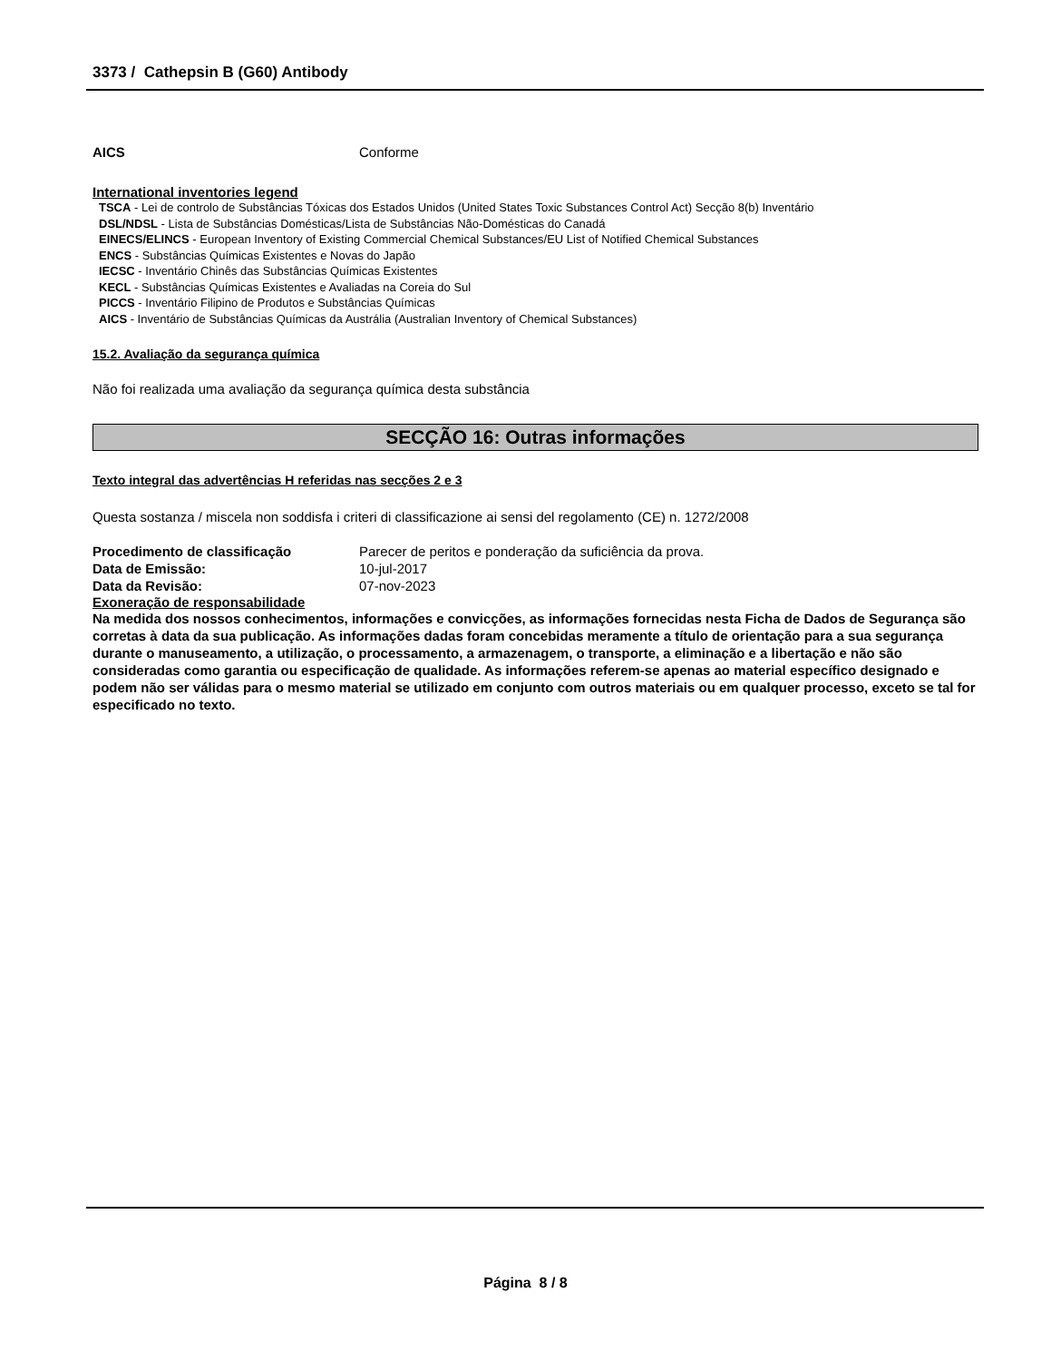3373 / Cathepsin B (G60) Antibody
AICS Conforme
International inventories legend
TSCA - Lei de controlo de Substâncias Tóxicas dos Estados Unidos (United States Toxic Substances Control Act) Secção 8(b) Inventário
DSL/NDSL - Lista de Substâncias Domésticas/Lista de Substâncias Não-Domésticas do Canadá
EINECS/ELINCS - European Inventory of Existing Commercial Chemical Substances/EU List of Notified Chemical Substances
ENCS - Substâncias Químicas Existentes e Novas do Japão
IECSC - Inventário Chinês das Substâncias Químicas Existentes
KECL - Substâncias Químicas Existentes e Avaliadas na Coreia do Sul
PICCS - Inventário Filipino de Produtos e Substâncias Químicas
AICS - Inventário de Substâncias Químicas da Austrália (Australian Inventory of Chemical Substances)
15.2. Avaliação da segurança química
Não foi realizada uma avaliação da segurança química desta substância
SECÇÃO 16: Outras informações
Texto integral das advertências H referidas nas secções 2 e 3
Questa sostanza / miscela non soddisfa i criteri di classificazione ai sensi del regolamento (CE) n. 1272/2008
Procedimento de classificação Parecer de peritos e ponderação da suficiência da prova.
Data de Emissão: 10-jul-2017
Data da Revisão: 07-nov-2023
Exoneração de responsabilidade
Na medida dos nossos conhecimentos, informações e convicções, as informações fornecidas nesta Ficha de Dados de Segurança são corretas à data da sua publicação. As informações dadas foram concebidas meramente a título de orientação para a sua segurança durante o manuseamento, a utilização, o processamento, a armazenagem, o transporte, a eliminação e a libertação e não são consideradas como garantia ou especificação de qualidade. As informações referem-se apenas ao material específico designado e podem não ser válidas para o mesmo material se utilizado em conjunto com outros materiais ou em qualquer processo, exceto se tal for especificado no texto.
Página 8 / 8